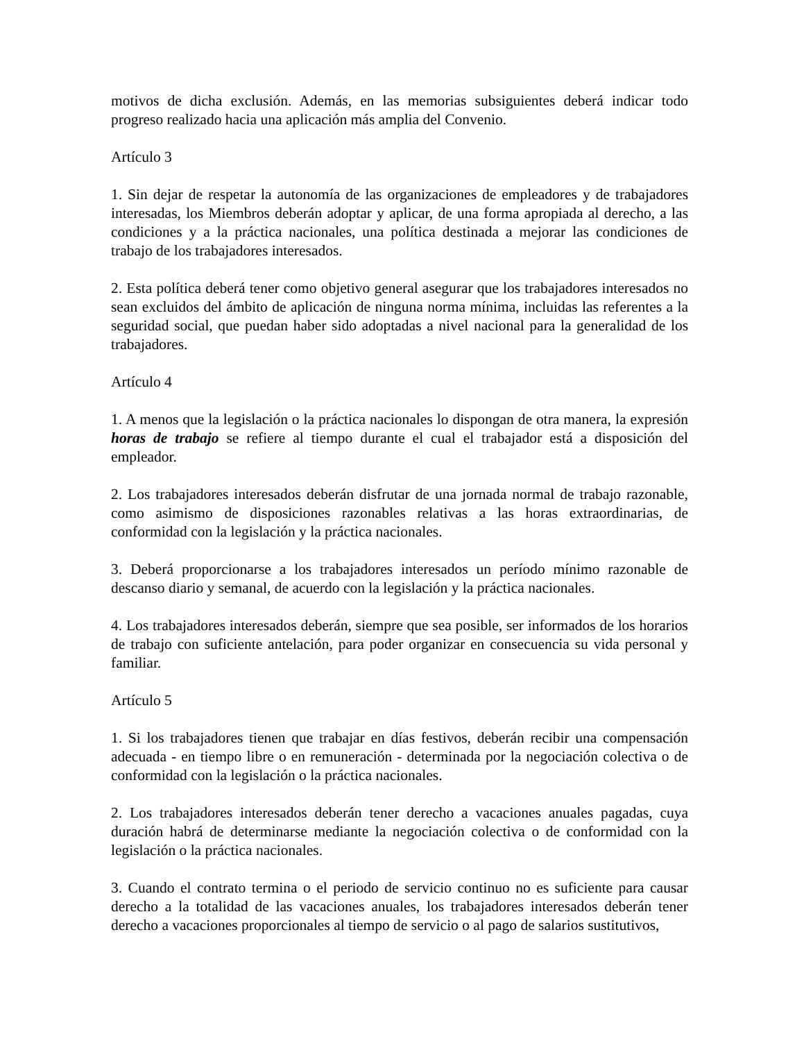motivos de dicha exclusión. Además, en las memorias subsiguientes deberá indicar todo progreso realizado hacia una aplicación más amplia del Convenio.
Artículo 3
1. Sin dejar de respetar la autonomía de las organizaciones de empleadores y de trabajadores interesadas, los Miembros deberán adoptar y aplicar, de una forma apropiada al derecho, a las condiciones y a la práctica nacionales, una política destinada a mejorar las condiciones de trabajo de los trabajadores interesados.
2. Esta política deberá tener como objetivo general asegurar que los trabajadores interesados no sean excluidos del ámbito de aplicación de ninguna norma mínima, incluidas las referentes a la seguridad social, que puedan haber sido adoptadas a nivel nacional para la generalidad de los trabajadores.
Artículo 4
1. A menos que la legislación o la práctica nacionales lo dispongan de otra manera, la expresión horas de trabajo se refiere al tiempo durante el cual el trabajador está a disposición del empleador.
2. Los trabajadores interesados deberán disfrutar de una jornada normal de trabajo razonable, como asimismo de disposiciones razonables relativas a las horas extraordinarias, de conformidad con la legislación y la práctica nacionales.
3. Deberá proporcionarse a los trabajadores interesados un período mínimo razonable de descanso diario y semanal, de acuerdo con la legislación y la práctica nacionales.
4. Los trabajadores interesados deberán, siempre que sea posible, ser informados de los horarios de trabajo con suficiente antelación, para poder organizar en consecuencia su vida personal y familiar.
Artículo 5
1. Si los trabajadores tienen que trabajar en días festivos, deberán recibir una compensación adecuada - en tiempo libre o en remuneración - determinada por la negociación colectiva o de conformidad con la legislación o la práctica nacionales.
2. Los trabajadores interesados deberán tener derecho a vacaciones anuales pagadas, cuya duración habrá de determinarse mediante la negociación colectiva o de conformidad con la legislación o la práctica nacionales.
3. Cuando el contrato termina o el periodo de servicio continuo no es suficiente para causar derecho a la totalidad de las vacaciones anuales, los trabajadores interesados deberán tener derecho a vacaciones proporcionales al tiempo de servicio o al pago de salarios sustitutivos,